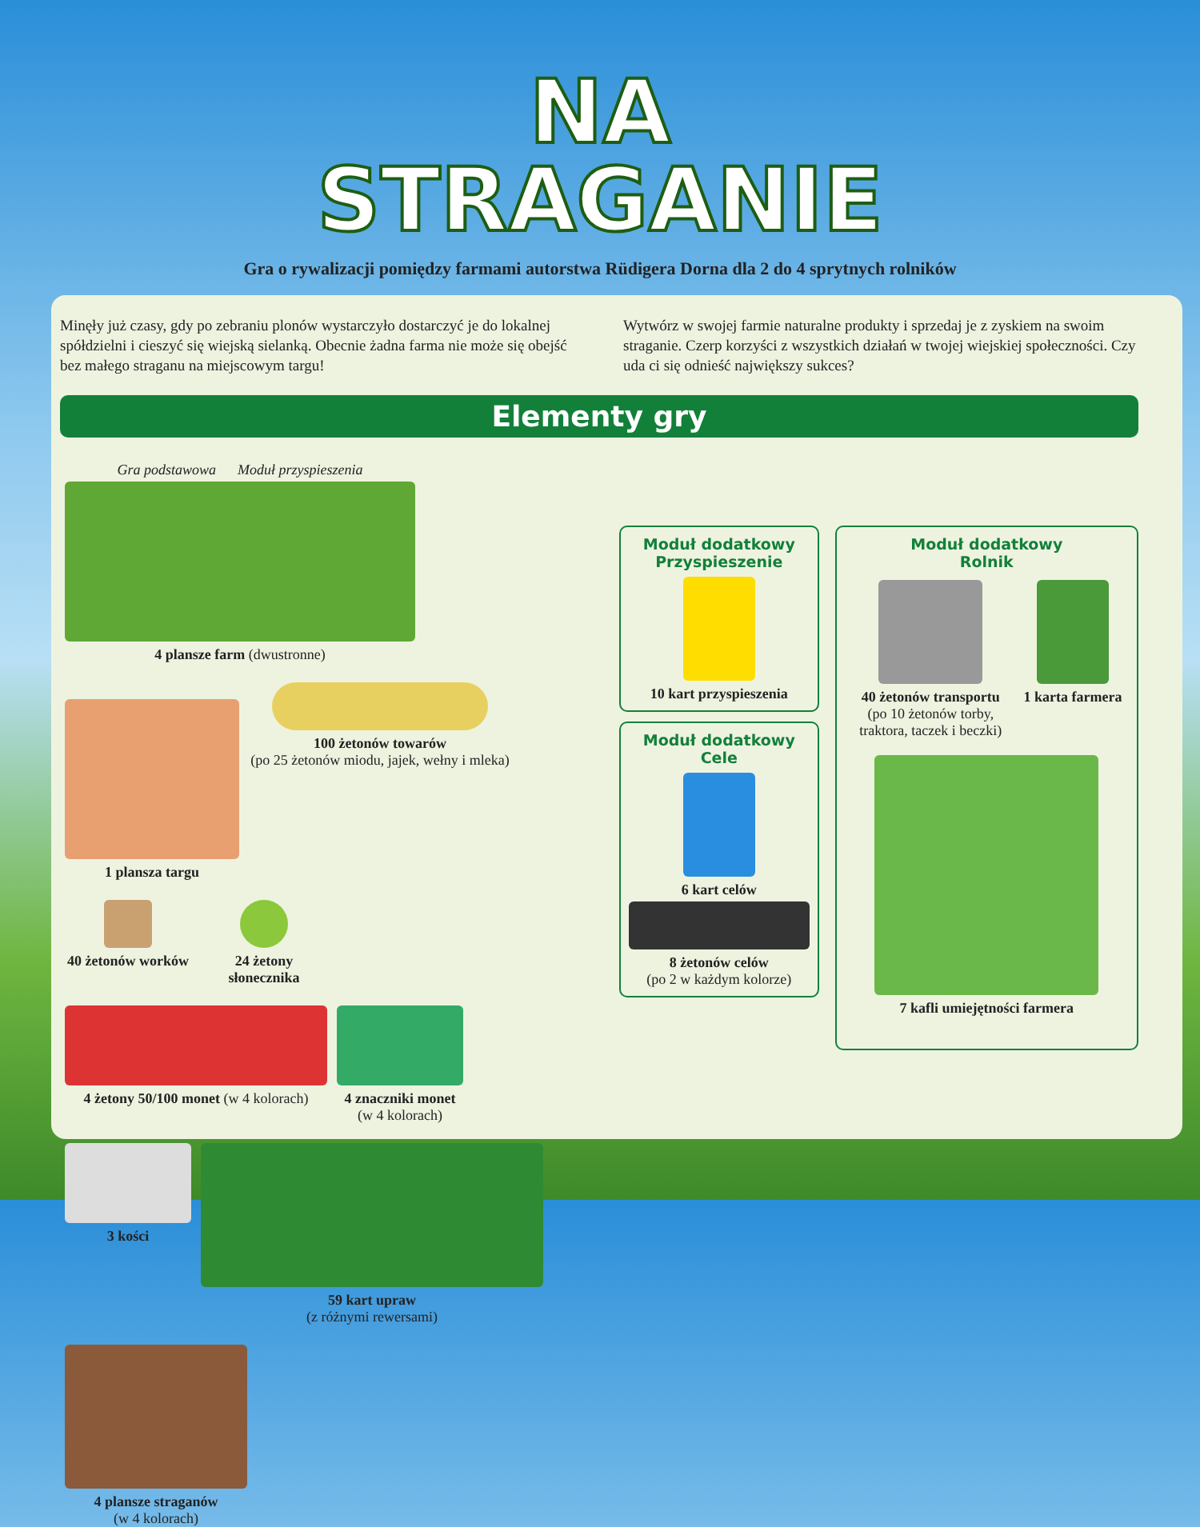NA
STRAGANIE
Gra o rywalizacji pomiędzy farmami autorstwa Rüdigera Dorna dla 2 do 4 sprytnych rolników
Minęły już czasy, gdy po zebraniu plonów wystarczyło dostarczyć je do lokalnej spółdzielni i cieszyć się wiejską sielanką. Obecnie żadna farma nie może się obejść bez małego straganu na miejscowym targu!
Wytwórz w swojej farmie naturalne produkty i sprzedaj je z zyskiem na swoim straganie. Czerp korzyści z wszystkich działań w twojej wiejskiej społeczności. Czy uda ci się odnieść największy sukces?
Elementy gry
Gra podstawowa Moduł przyspieszenia
4 plansze farm (dwustronne)
1 plansza targu
100 żetonów towarów
(po 25 żetonów miodu, jajek, wełny i mleka)
40 żetonów worków
24 żetony słonecznika
4 żetony 50/100 monet (w 4 kolorach)
4 znaczniki monet
(w 4 kolorach)
3 kości
59 kart upraw
(z różnymi rewersami)
4 plansze straganów
(w 4 kolorach)
Moduł dodatkowy
Przyspieszenie
10 kart przyspieszenia
Moduł dodatkowy
Cele
6 kart celów
8 żetonów celów
(po 2 w każdym kolorze)
Moduł dodatkowy
Rolnik
40 żetonów transportu
(po 10 żetonów torby, traktora, taczek i beczki)
1 karta farmera
7 kafli umiejętności farmera